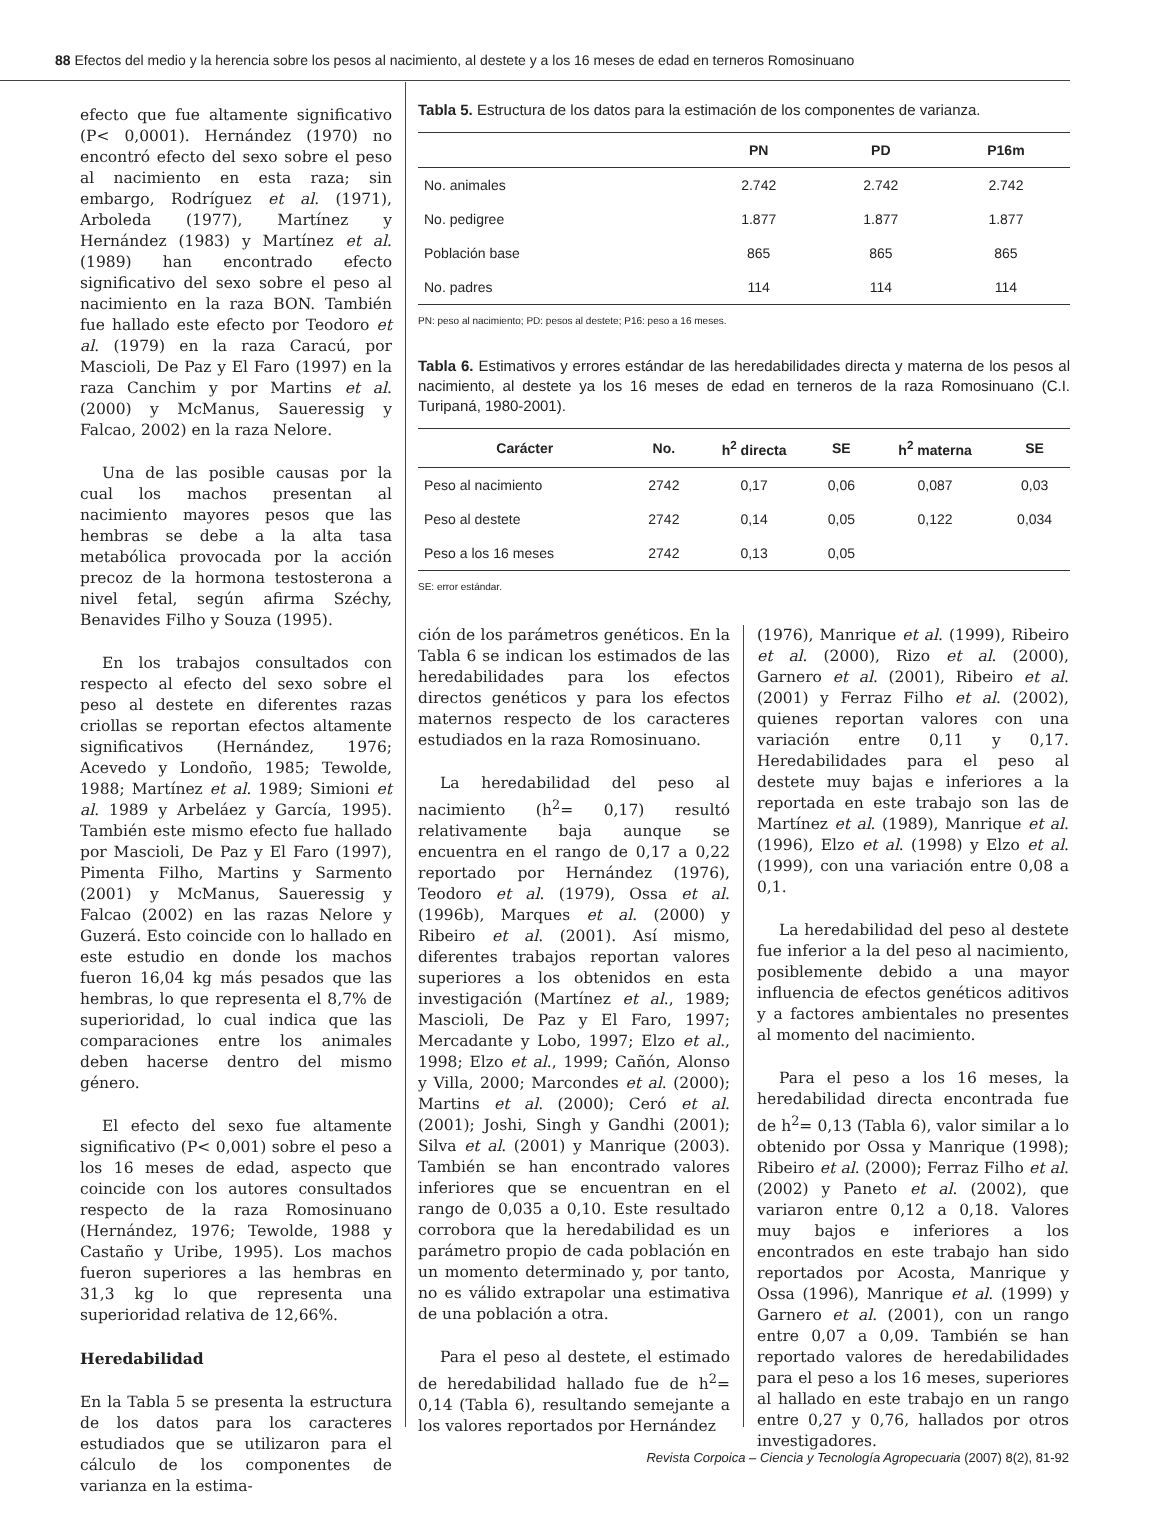88 Efectos del medio y la herencia sobre los pesos al nacimiento, al destete y a los 16 meses de edad en terneros Romosinuano
efecto que fue altamente significativo (P< 0,0001). Hernández (1970) no encontró efecto del sexo sobre el peso al nacimiento en esta raza; sin embargo, Rodríguez et al. (1971), Arboleda (1977), Martínez y Hernández (1983) y Martínez et al. (1989) han encontrado efecto significativo del sexo sobre el peso al nacimiento en la raza BON. También fue hallado este efecto por Teodoro et al. (1979) en la raza Caracú, por Mascioli, De Paz y El Faro (1997) en la raza Canchim y por Martins et al. (2000) y McManus, Saueressig y Falcao, 2002) en la raza Nelore.
Una de las posible causas por la cual los machos presentan al nacimiento mayores pesos que las hembras se debe a la alta tasa metabólica provocada por la acción precoz de la hormona testosterona a nivel fetal, según afirma Széchy, Benavides Filho y Souza (1995).
En los trabajos consultados con respecto al efecto del sexo sobre el peso al destete en diferentes razas criollas se reportan efectos altamente significativos (Hernández, 1976; Acevedo y Londoño, 1985; Tewolde, 1988; Martínez et al. 1989; Simioni et al. 1989 y Arbeláez y García, 1995). También este mismo efecto fue hallado por Mascioli, De Paz y El Faro (1997), Pimenta Filho, Martins y Sarmento (2001) y McManus, Saueressig y Falcao (2002) en las razas Nelore y Guzerá. Esto coincide con lo hallado en este estudio en donde los machos fueron 16,04 kg más pesados que las hembras, lo que representa el 8,7% de superioridad, lo cual indica que las comparaciones entre los animales deben hacerse dentro del mismo género.
El efecto del sexo fue altamente significativo (P< 0,001) sobre el peso a los 16 meses de edad, aspecto que coincide con los autores consultados respecto de la raza Romosinuano (Hernández, 1976; Tewolde, 1988 y Castaño y Uribe, 1995). Los machos fueron superiores a las hembras en 31,3 kg lo que representa una superioridad relativa de 12,66%.
Heredabilidad
En la Tabla 5 se presenta la estructura de los datos para los caracteres estudiados que se utilizaron para el cálculo de los componentes de varianza en la estima-
Tabla 5. Estructura de los datos para la estimación de los componentes de varianza.
| | PN | PD | P16m |
| --- | --- | --- | --- |
| No. animales | 2.742 | 2.742 | 2.742 |
| No. pedigree | 1.877 | 1.877 | 1.877 |
| Población base | 865 | 865 | 865 |
| No. padres | 114 | 114 | 114 |
PN: peso al nacimiento; PD: pesos al destete; P16: peso a 16 meses.
Tabla 6. Estimativos y errores estándar de las heredabilidades directa y materna de los pesos al nacimiento, al destete ya los 16 meses de edad en terneros de la raza Romosinuano (C.I. Turipaná, 1980-2001).
| Carácter | No. | h<sup>2</sup> directa | SE | h<sup>2</sup> materna | SE |
| --- | --- | --- | --- | --- | --- |
| Peso al nacimiento | 2742 | 0,17 | 0,06 | 0,087 | 0,03 |
| Peso al destete | 2742 | 0,14 | 0,05 | 0,122 | 0,034 |
| Peso a los 16 meses | 2742 | 0,13 | 0,05 | | |
SE: error estándar.
ción de los parámetros genéticos. En la Tabla 6 se indican los estimados de las heredabilidades para los efectos directos genéticos y para los efectos maternos respecto de los caracteres estudiados en la raza Romosinuano.
La heredabilidad del peso al nacimiento (h<sup>2</sup>= 0,17) resultó relativamente baja aunque se encuentra en el rango de 0,17 a 0,22 reportado por Hernández (1976), Teodoro et al. (1979), Ossa et al. (1996b), Marques et al. (2000) y Ribeiro et al. (2001). Así mismo, diferentes trabajos reportan valores superiores a los obtenidos en esta investigación (Martínez et al., 1989; Mascioli, De Paz y El Faro, 1997; Mercadante y Lobo, 1997; Elzo et al., 1998; Elzo et al., 1999; Cañón, Alonso y Villa, 2000; Marcondes et al. (2000); Martins et al. (2000); Ceró et al. (2001); Joshi, Singh y Gandhi (2001); Silva et al. (2001) y Manrique (2003). También se han encontrado valores inferiores que se encuentran en el rango de 0,035 a 0,10. Este resultado corrobora que la heredabilidad es un parámetro propio de cada población en un momento determinado y, por tanto, no es válido extrapolar una estimativa de una población a otra.
Para el peso al destete, el estimado de heredabilidad hallado fue de h<sup>2</sup>= 0,14 (Tabla 6), resultando semejante a los valores reportados por Hernández
(1976), Manrique et al. (1999), Ribeiro et al. (2000), Rizo et al. (2000), Garnero et al. (2001), Ribeiro et al. (2001) y Ferraz Filho et al. (2002), quienes reportan valores con una variación entre 0,11 y 0,17. Heredabilidades para el peso al destete muy bajas e inferiores a la reportada en este trabajo son las de Martínez et al. (1989), Manrique et al. (1996), Elzo et al. (1998) y Elzo et al. (1999), con una variación entre 0,08 a 0,1.
La heredabilidad del peso al destete fue inferior a la del peso al nacimiento, posiblemente debido a una mayor influencia de efectos genéticos aditivos y a factores ambientales no presentes al momento del nacimiento.
Para el peso a los 16 meses, la heredabilidad directa encontrada fue de h<sup>2</sup>= 0,13 (Tabla 6), valor similar a lo obtenido por Ossa y Manrique (1998); Ribeiro et al. (2000); Ferraz Filho et al. (2002) y Paneto et al. (2002), que variaron entre 0,12 a 0,18. Valores muy bajos e inferiores a los encontrados en este trabajo han sido reportados por Acosta, Manrique y Ossa (1996), Manrique et al. (1999) y Garnero et al. (2001), con un rango entre 0,07 a 0,09. También se han reportado valores de heredabilidades para el peso a los 16 meses, superiores al hallado en este trabajo en un rango entre 0,27 y 0,76, hallados por otros investigadores.
Revista Corpoica – Ciencia y Tecnología Agropecuaria (2007) 8(2), 81-92